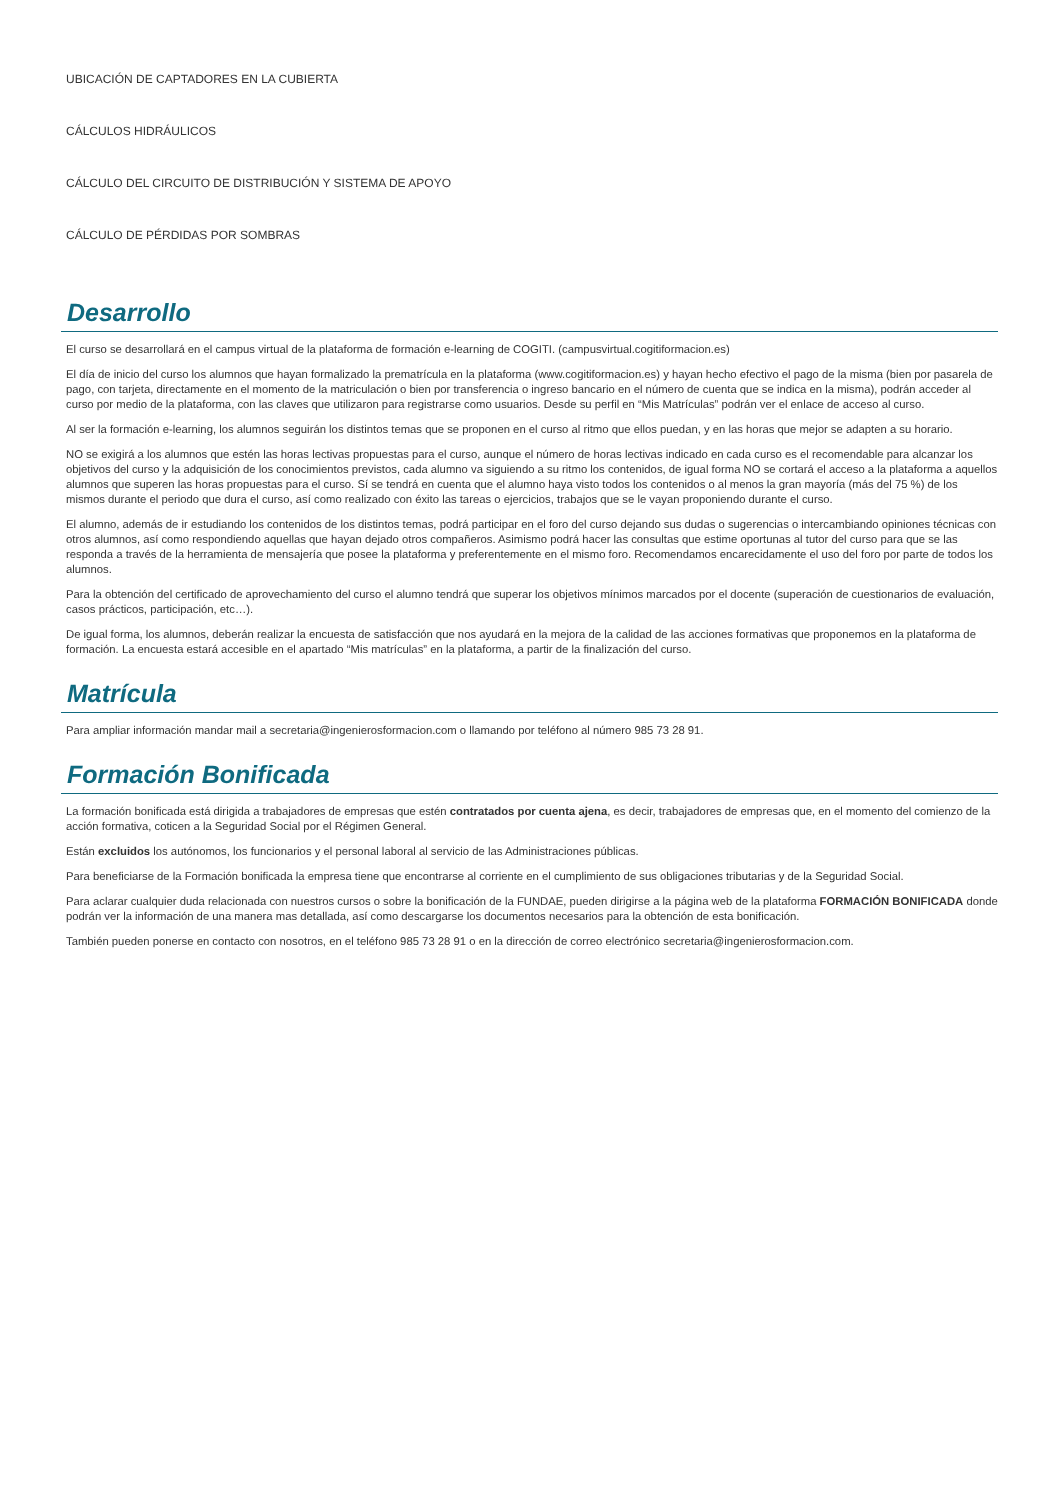UBICACIÓN DE CAPTADORES EN LA CUBIERTA
CÁLCULOS HIDRÁULICOS
CÁLCULO DEL CIRCUITO DE DISTRIBUCIÓN Y SISTEMA DE APOYO
CÁLCULO DE PÉRDIDAS POR SOMBRAS
Desarrollo
El curso se desarrollará en el campus virtual de la plataforma de formación e-learning de COGITI. (campusvirtual.cogitiformacion.es)
El día de inicio del curso los alumnos que hayan formalizado la prematrícula en la plataforma (www.cogitiformacion.es) y hayan hecho efectivo el pago de la misma (bien por pasarela de pago, con tarjeta, directamente en el momento de la matriculación o bien por transferencia o ingreso bancario en el número de cuenta que se indica en la misma), podrán acceder al curso por medio de la plataforma, con las claves que utilizaron para registrarse como usuarios. Desde su perfil en “Mis Matrículas” podrán ver el enlace de acceso al curso.
Al ser la formación e-learning, los alumnos seguirán los distintos temas que se proponen en el curso al ritmo que ellos puedan, y en las horas que mejor se adapten a su horario.
NO se exigirá a los alumnos que estén las horas lectivas propuestas para el curso, aunque el número de horas lectivas indicado en cada curso es el recomendable para alcanzar los objetivos del curso y la adquisición de los conocimientos previstos, cada alumno va siguiendo a su ritmo los contenidos, de igual forma NO se cortará el acceso a la plataforma a aquellos alumnos que superen las horas propuestas para el curso. Sí se tendrá en cuenta que el alumno haya visto todos los contenidos o al menos la gran mayoría (más del 75 %) de los mismos durante el periodo que dura el curso, así como realizado con éxito las tareas o ejercicios, trabajos que se le vayan proponiendo durante el curso.
El alumno, además de ir estudiando los contenidos de los distintos temas, podrá participar en el foro del curso dejando sus dudas o sugerencias o intercambiando opiniones técnicas con otros alumnos, así como respondiendo aquellas que hayan dejado otros compañeros. Asimismo podrá hacer las consultas que estime oportunas al tutor del curso para que se las responda a través de la herramienta de mensajería que posee la plataforma y preferentemente en el mismo foro. Recomendamos encarecidamente el uso del foro por parte de todos los alumnos.
Para la obtención del certificado de aprovechamiento del curso el alumno tendrá que superar los objetivos mínimos marcados por el docente (superación de cuestionarios de evaluación, casos prácticos, participación, etc…).
De igual forma, los alumnos, deberán realizar la encuesta de satisfacción que nos ayudará en la mejora de la calidad de las acciones formativas que proponemos en la plataforma de formación. La encuesta estará accesible en el apartado “Mis matrículas” en la plataforma, a partir de la finalización del curso.
Matrícula
Para ampliar información mandar mail a secretaria@ingenierosformacion.com o llamando por teléfono al número 985 73 28 91.
Formación Bonificada
La formación bonificada está dirigida a trabajadores de empresas que estén contratados por cuenta ajena, es decir, trabajadores de empresas que, en el momento del comienzo de la acción formativa, coticen a la Seguridad Social por el Régimen General.
Están excluidos los autónomos, los funcionarios y el personal laboral al servicio de las Administraciones públicas.
Para beneficiarse de la Formación bonificada la empresa tiene que encontrarse al corriente en el cumplimiento de sus obligaciones tributarias y de la Seguridad Social.
Para aclarar cualquier duda relacionada con nuestros cursos o sobre la bonificación de la FUNDAE, pueden dirigirse a la página web de la plataforma FORMACIÓN BONIFICADA donde podrán ver la información de una manera mas detallada, así como descargarse los documentos necesarios para la obtención de esta bonificación.
También pueden ponerse en contacto con nosotros, en el teléfono 985 73 28 91 o en la dirección de correo electrónico secretaria@ingenierosformacion.com.